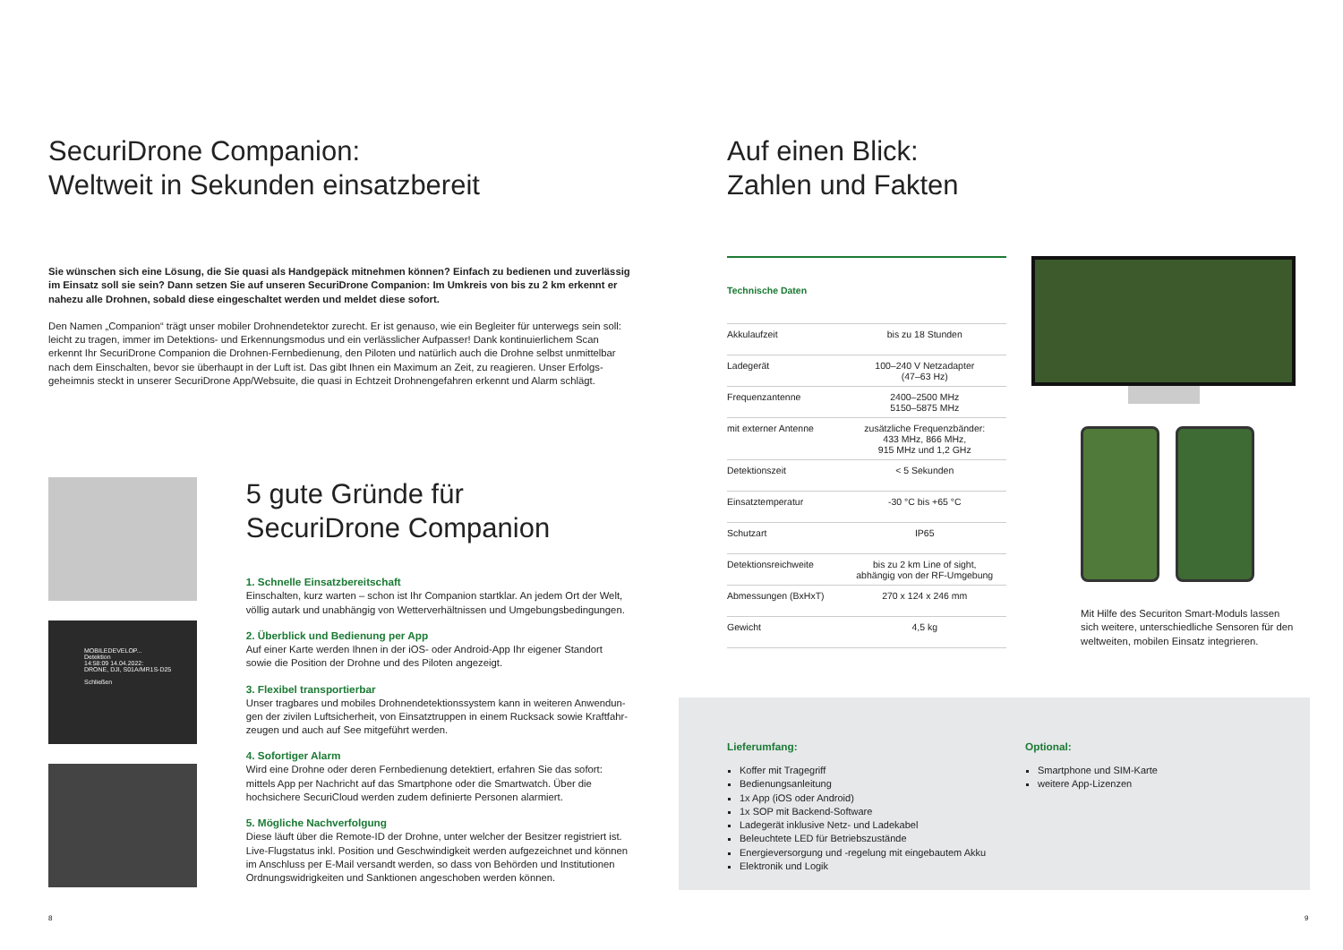SecuriDrone Companion:
Weltweit in Sekunden einsatzbereit
Sie wünschen sich eine Lösung, die Sie quasi als Handgepäck mitnehmen können? Einfach zu bedienen und zuverlässig im Einsatz soll sie sein? Dann setzen Sie auf unseren SecuriDrone Companion: Im Umkreis von bis zu 2 km erkennt er nahezu alle Drohnen, sobald diese eingeschaltet werden und meldet diese sofort.
Den Namen „Companion“ trägt unser mobiler Drohnendetektor zurecht. Er ist genauso, wie ein Begleiter für unterwegs sein soll: leicht zu tragen, immer im Detektions- und Erkennungsmodus und ein verlässlicher Aufpasser! Dank kontinuierlichem Scan erkennt Ihr SecuriDrone Companion die Drohnen-Fernbedienung, den Piloten und natürlich auch die Drohne selbst unmittelbar nach dem Einschalten, bevor sie überhaupt in der Luft ist. Das gibt Ihnen ein Maximum an Zeit, zu reagieren. Unser Erfolgs­geheimnis steckt in unserer SecuriDrone App/Websuite, die quasi in Echtzeit Drohnengefahren erkennt und Alarm schlägt.
MOBILEDEVELOP...
Detektion
14:58:09 14.04.2022:
DRONE, DJI, S01A/MR1S-D25
Schließen
5 gute Gründe für
SecuriDrone Companion
1. Schnelle Einsatzbereitschaft
Einschalten, kurz warten – schon ist Ihr Companion startklar. An jedem Ort der Welt, völlig autark und unabhängig von Wetterverhältnissen und Umgebungsbedingungen.
2. Überblick und Bedienung per App
Auf einer Karte werden Ihnen in der iOS- oder Android-App Ihr eigener Standort sowie die Position der Drohne und des Piloten angezeigt.
3. Flexibel transportierbar
Unser tragbares und mobiles Drohnendetektionssystem kann in weiteren Anwendun­gen der zivilen Luftsicherheit, von Einsatztruppen in einem Rucksack sowie Kraftfahr­zeugen und auch auf See mitgeführt werden.
4. Sofortiger Alarm
Wird eine Drohne oder deren Fernbedienung detektiert, erfahren Sie das sofort: mittels App per Nachricht auf das Smartphone oder die Smartwatch. Über die hochsichere SecuriCloud werden zudem definierte Personen alarmiert.
5. Mögliche Nachverfolgung
Diese läuft über die Remote-ID der Drohne, unter welcher der Besitzer registriert ist. Live-Flugstatus inkl. Position und Geschwindigkeit werden aufgezeichnet und können im Anschluss per E-Mail versandt werden, so dass von Behörden und Institutionen Ordnungswidrigkeiten und Sanktionen angeschoben werden können.
Auf einen Blick:
Zahlen und Fakten
| Technische Daten | |
| --- | --- |
| Akkulaufzeit | bis zu 18 Stunden |
| Ladegerät | 100–240 V Netzadapter (47–63 Hz) |
| Frequenzantenne | 2400–2500 MHz 5150–5875 MHz |
| mit externer Antenne | zusätzliche Frequenzbänder: 433 MHz, 866 MHz, 915 MHz und 1,2 GHz |
| Detektionszeit | < 5 Sekunden |
| Einsatztemperatur | -30 °C bis +65 °C |
| Schutzart | IP65 |
| Detektionsreichweite | bis zu 2 km Line of sight, abhängig von der RF-Umgebung |
| Abmessungen (BxHxT) | 270 x 124 x 246 mm |
| Gewicht | 4,5 kg |
Mit Hilfe des Securiton Smart-Moduls lassen sich weitere, unterschiedliche Sensoren für den weltweiten, mobilen Einsatz integrieren.
Lieferumfang:
Koffer mit Tragegriff
Bedienungsanleitung
1x App (iOS oder Android)
1x SOP mit Backend-Software
Ladegerät inklusive Netz- und Ladekabel
Beleuchtete LED für Betriebszustände
Energieversorgung und -regelung mit eingebautem Akku
Elektronik und Logik
Optional:
Smartphone und SIM-Karte
weitere App-Lizenzen
8 9